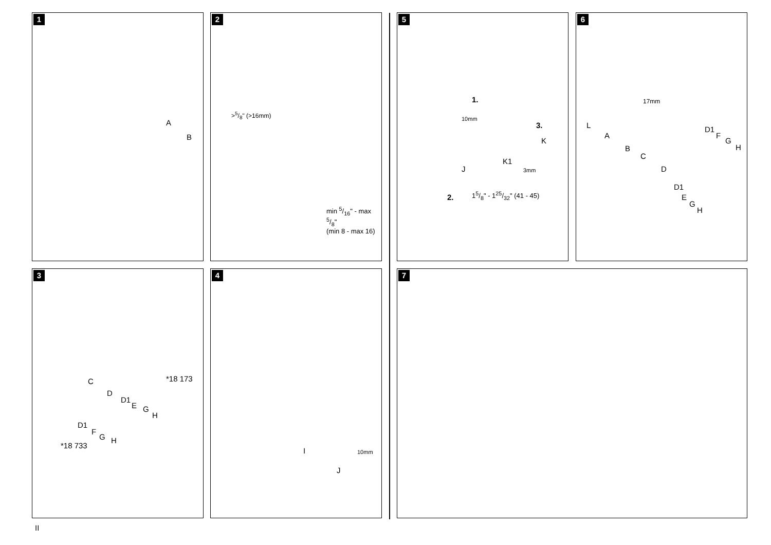1
A
B
2
>5/8" (>16mm)
min 5/16" - max 5/8"
(min 8 - max 16)
5
1.
3.
K
J
K1
10mm
3mm
2. 15/8" - 125/32" (41 - 45)
6
17mm
L
A
B
C
D
D1
F
G
H
D1
E
G
H
3
*18 173 C
D
D1
E G
H
D1
F
G H
*18 733
4
I
J
10mm
7
II